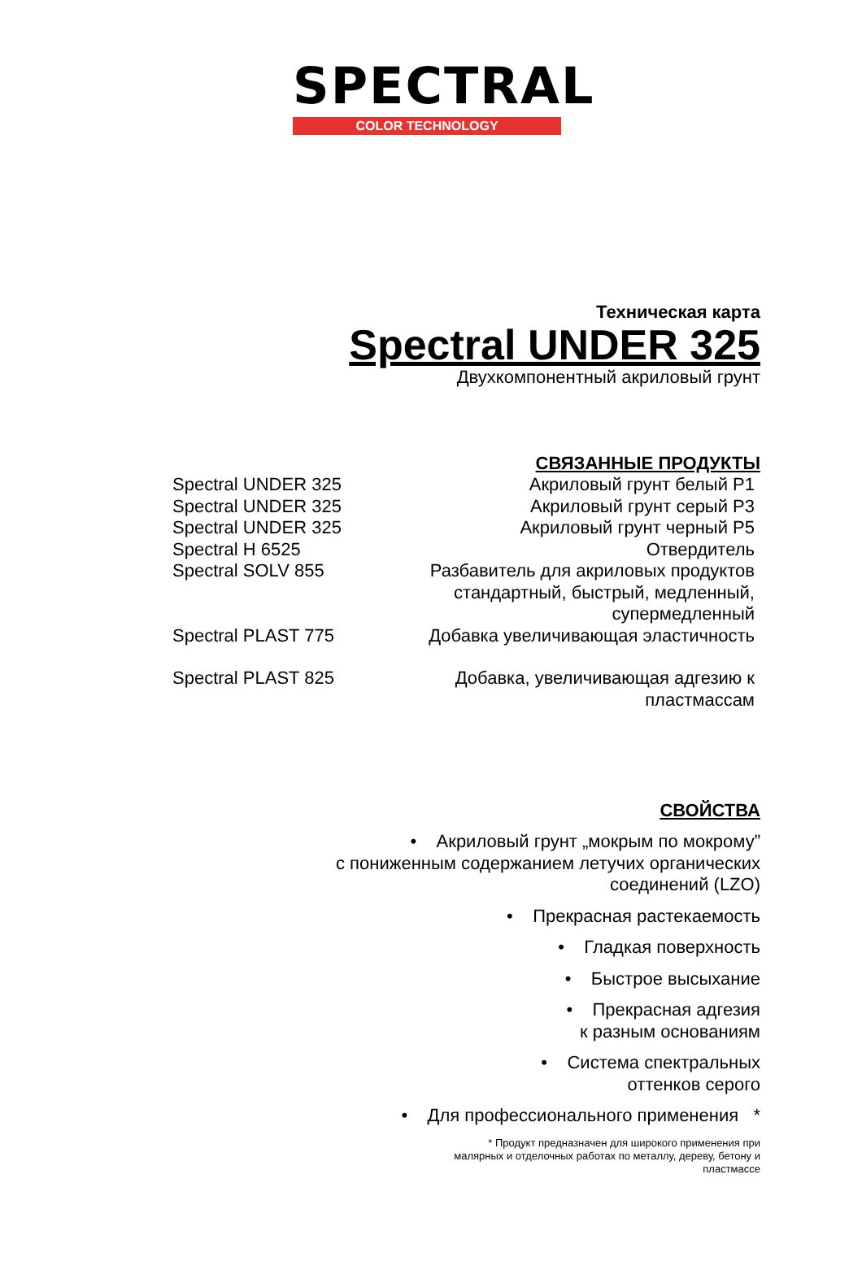SPECTRAL
COLOR TECHNOLOGY
Техническая карта
Spectral UNDER 325
Двухкомпонентный акриловый грунт
СВЯЗАННЫЕ ПРОДУКТЫ
| Spectral UNDER 325 | Акриловый грунт белый P1 |
| Spectral UNDER 325 | Акриловый грунт серый P3 |
| Spectral UNDER 325 | Акриловый грунт черный P5 |
| Spectral H 6525 | Отвердитель |
| Spectral SOLV 855 | Разбавитель для акриловых продуктов стандартный, быстрый, медленный, супермедленный |
| Spectral PLAST 775 | Добавка увеличивающая эластичность |
| Spectral PLAST 825 | Добавка, увеличивающая адгезию к пластмассам |
СВОЙСТВА
• Акриловый грунт „мокрым по мокрому”
с пониженным содержанием летучих органических
соединений (LZO)
• Прекрасная растекаемость
• Гладкая поверхность
• Быстрое высыхание
• Прекрасная адгезия
к разным основаниям
• Система спектральных
оттенков серого
• Для профессионального применения *
* Продукт предназначен для широкого применения при
малярных и отделочных работах по металлу, дереву, бетону и
пластмассе